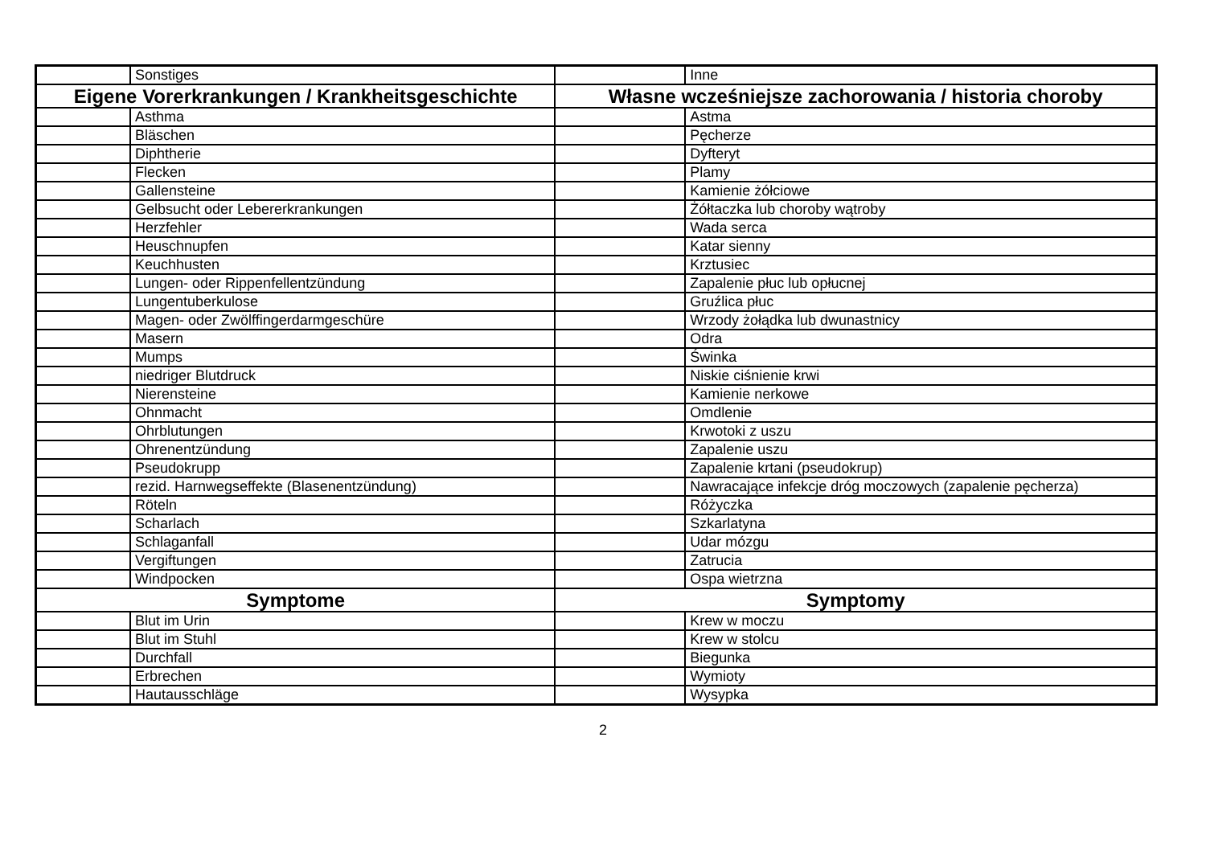| | Sonstiges | | Inne |
| Eigene Vorerkrankungen / Krankheitsgeschichte | | Własne wcześniejsze zachorowania / historia choroby | |
| | Asthma | | Astma |
| | Bläschen | | Pęcherze |
| | Diphtherie | | Dyfteryt |
| | Flecken | | Plamy |
| | Gallensteine | | Kamienie żółciowe |
| | Gelbsucht oder Lebererkrankungen | | Żółtaczka lub choroby wątroby |
| | Herzfehler | | Wada serca |
| | Heuschnupfen | | Katar sienny |
| | Keuchhusten | | Krztusiec |
| | Lungen- oder Rippenfellentzündung | | Zapalenie płuc lub opłucnej |
| | Lungentuberkulose | | Gruźlica płuc |
| | Magen- oder Zwölffingerdarmgeschüre | | Wrzody żołądka lub dwunastnicy |
| | Masern | | Odra |
| | Mumps | | Świnka |
| | niedriger Blutdruck | | Niskie ciśnienie krwi |
| | Nierensteine | | Kamienie nerkowe |
| | Ohnmacht | | Omdlenie |
| | Ohrblutungen | | Krwotoki z uszu |
| | Ohrenentzündung | | Zapalenie uszu |
| | Pseudokrupp | | Zapalenie krtani (pseudokrup) |
| | rezid. Harnwegseffekte (Blasenentzündung) | | Nawracające infekcje dróg moczowych (zapalenie pęcherza) |
| | Röteln | | Różyczka |
| | Scharlach | | Szkarlatyna |
| | Schlaganfall | | Udar mózgu |
| | Vergiftungen | | Zatrucia |
| | Windpocken | | Ospa wietrzna |
| Symptome | | Symptomy | |
| | Blut im Urin | | Krew w moczu |
| | Blut im Stuhl | | Krew w stolcu |
| | Durchfall | | Biegunka |
| | Erbrechen | | Wymioty |
| | Hautausschläge | | Wysypka |
2